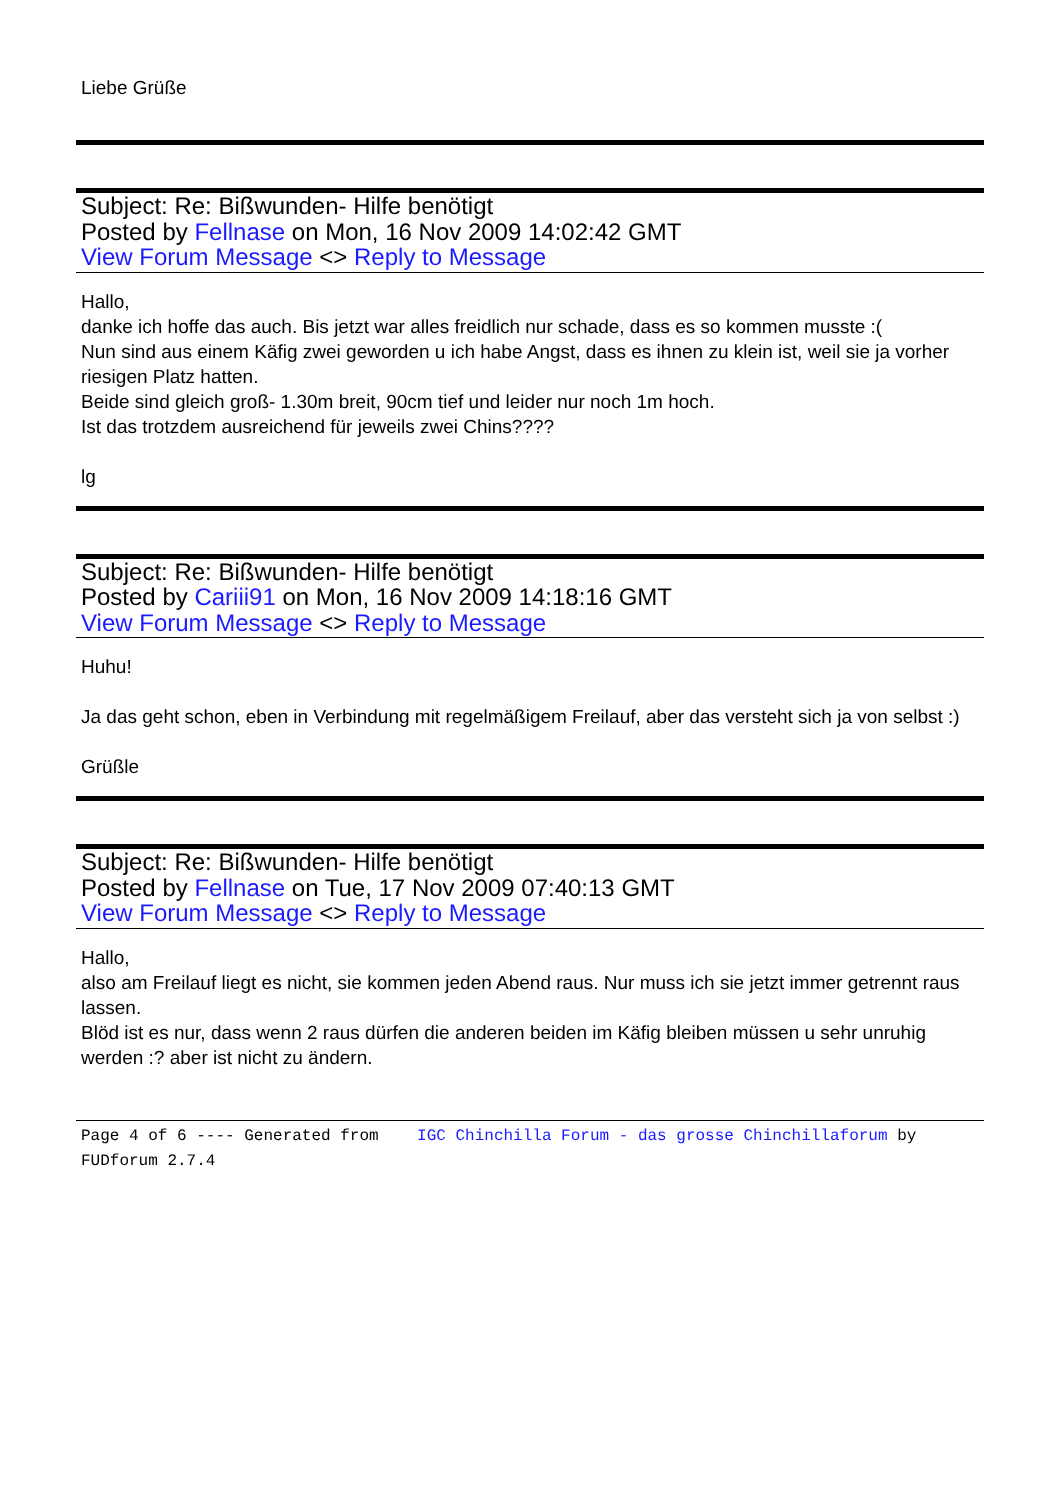Liebe Grüße
Subject: Re: Bißwunden- Hilfe benötigt
Posted by Fellnase on Mon, 16 Nov 2009 14:02:42 GMT
View Forum Message <> Reply to Message
Hallo,
danke ich hoffe das auch. Bis jetzt war alles freidlich nur schade, dass es so kommen musste :(
Nun sind aus einem Käfig zwei geworden u ich habe Angst, dass es ihnen zu klein ist, weil sie ja vorher riesigen Platz hatten.
Beide sind gleich groß- 1.30m breit, 90cm tief und leider nur noch 1m hoch.
Ist das trotzdem ausreichend für jeweils zwei Chins????
lg
Subject: Re: Bißwunden- Hilfe benötigt
Posted by Cariii91 on Mon, 16 Nov 2009 14:18:16 GMT
View Forum Message <> Reply to Message
Huhu!
Ja das geht schon, eben in Verbindung mit regelmäßigem Freilauf, aber das versteht sich ja von selbst :)
Grüßle
Subject: Re: Bißwunden- Hilfe benötigt
Posted by Fellnase on Tue, 17 Nov 2009 07:40:13 GMT
View Forum Message <> Reply to Message
Hallo,
also am Freilauf liegt es nicht, sie kommen jeden Abend raus. Nur muss ich sie jetzt immer getrennt raus lassen.
Blöd ist es nur, dass wenn 2 raus dürfen die anderen beiden im Käfig bleiben müssen u sehr unruhig werden :? aber ist nicht zu ändern.
Page 4 of 6 ---- Generated from IGC Chinchilla Forum - das grosse Chinchillaforum by FUDforum 2.7.4